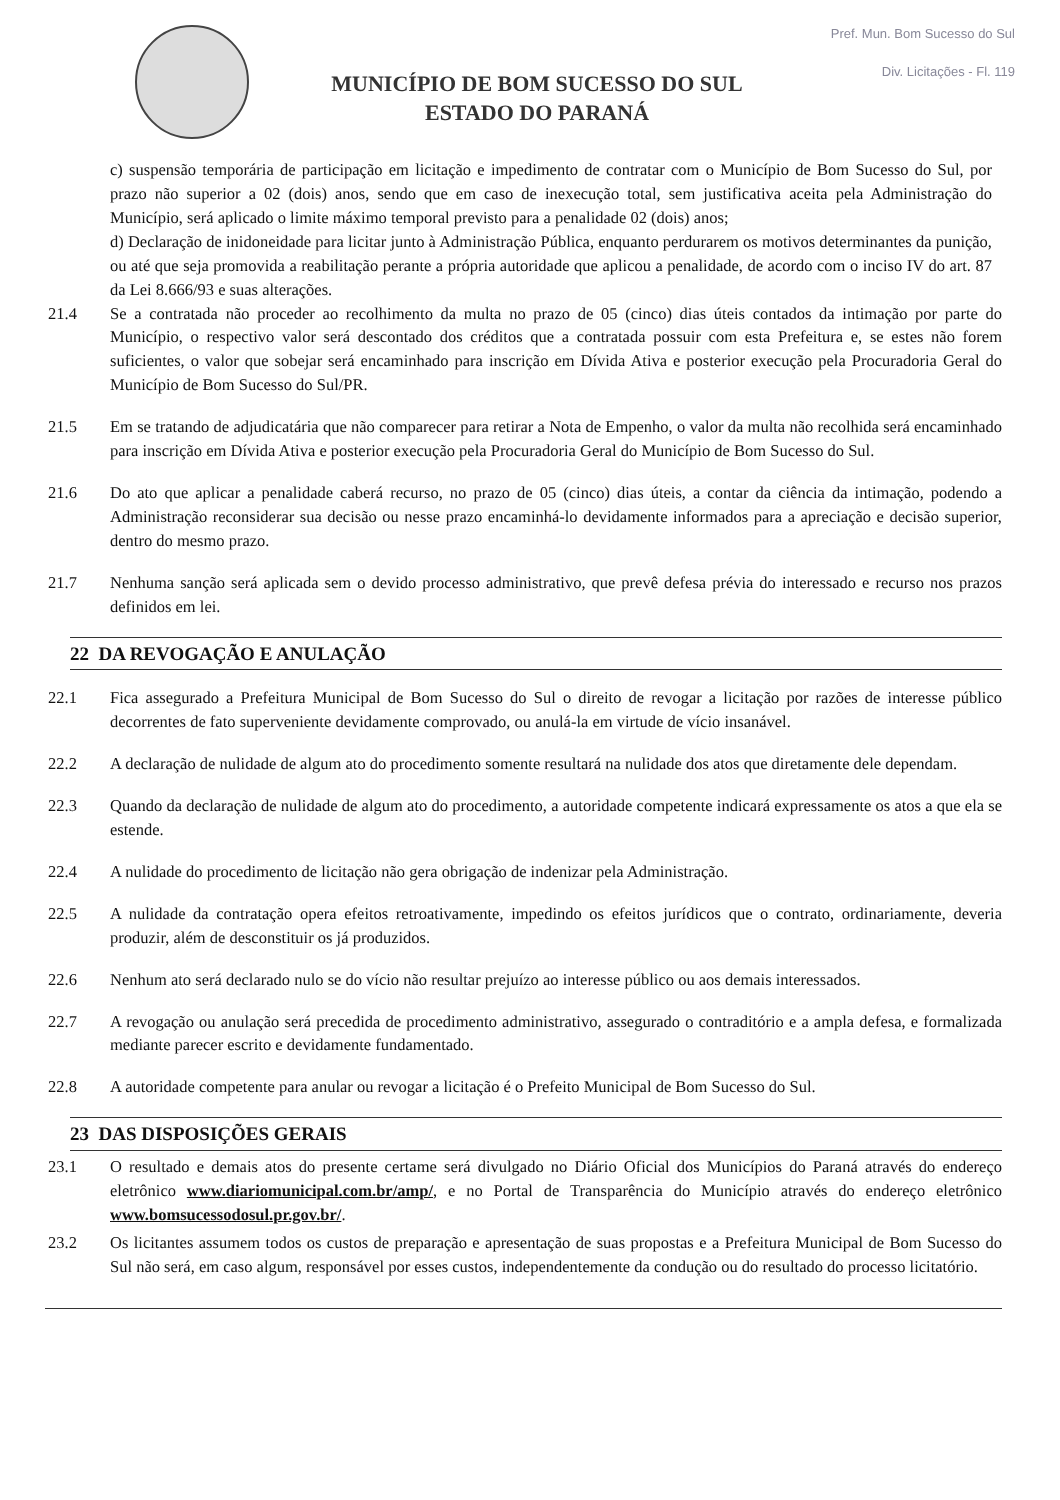MUNICÍPIO DE BOM SUCESSO DO SUL
ESTADO DO PARANÁ
Pref. Mun. Bom Sucesso do Sul
Div. Licitações - Fl. 119
c) suspensão temporária de participação em licitação e impedimento de contratar com o Município de Bom Sucesso do Sul, por prazo não superior a 02 (dois) anos, sendo que em caso de inexecução total, sem justificativa aceita pela Administração do Município, será aplicado o limite máximo temporal previsto para a penalidade 02 (dois) anos;
d) Declaração de inidoneidade para licitar junto à Administração Pública, enquanto perdurarem os motivos determinantes da punição, ou até que seja promovida a reabilitação perante a própria autoridade que aplicou a penalidade, de acordo com o inciso IV do art. 87 da Lei 8.666/93 e suas alterações.
21.4 Se a contratada não proceder ao recolhimento da multa no prazo de 05 (cinco) dias úteis contados da intimação por parte do Município, o respectivo valor será descontado dos créditos que a contratada possuir com esta Prefeitura e, se estes não forem suficientes, o valor que sobejar será encaminhado para inscrição em Dívida Ativa e posterior execução pela Procuradoria Geral do Município de Bom Sucesso do Sul/PR.
21.5 Em se tratando de adjudicatária que não comparecer para retirar a Nota de Empenho, o valor da multa não recolhida será encaminhado para inscrição em Dívida Ativa e posterior execução pela Procuradoria Geral do Município de Bom Sucesso do Sul.
21.6 Do ato que aplicar a penalidade caberá recurso, no prazo de 05 (cinco) dias úteis, a contar da ciência da intimação, podendo a Administração reconsiderar sua decisão ou nesse prazo encaminhá-lo devidamente informados para a apreciação e decisão superior, dentro do mesmo prazo.
21.7 Nenhuma sanção será aplicada sem o devido processo administrativo, que prevê defesa prévia do interessado e recurso nos prazos definidos em lei.
22 DA REVOGAÇÃO E ANULAÇÃO
22.1 Fica assegurado a Prefeitura Municipal de Bom Sucesso do Sul o direito de revogar a licitação por razões de interesse público decorrentes de fato superveniente devidamente comprovado, ou anulá-la em virtude de vício insanável.
22.2 A declaração de nulidade de algum ato do procedimento somente resultará na nulidade dos atos que diretamente dele dependam.
22.3 Quando da declaração de nulidade de algum ato do procedimento, a autoridade competente indicará expressamente os atos a que ela se estende.
22.4 A nulidade do procedimento de licitação não gera obrigação de indenizar pela Administração.
22.5 A nulidade da contratação opera efeitos retroativamente, impedindo os efeitos jurídicos que o contrato, ordinariamente, deveria produzir, além de desconstituir os já produzidos.
22.6 Nenhum ato será declarado nulo se do vício não resultar prejuízo ao interesse público ou aos demais interessados.
22.7 A revogação ou anulação será precedida de procedimento administrativo, assegurado o contraditório e a ampla defesa, e formalizada mediante parecer escrito e devidamente fundamentado.
22.8 A autoridade competente para anular ou revogar a licitação é o Prefeito Municipal de Bom Sucesso do Sul.
23 DAS DISPOSIÇÕES GERAIS
23.1 O resultado e demais atos do presente certame será divulgado no Diário Oficial dos Municípios do Paraná através do endereço eletrônico www.diariomunicipal.com.br/amp/, e no Portal de Transparência do Município através do endereço eletrônico www.bomsucessodosul.pr.gov.br/.
23.2 Os licitantes assumem todos os custos de preparação e apresentação de suas propostas e a Prefeitura Municipal de Bom Sucesso do Sul não será, em caso algum, responsável por esses custos, independentemente da condução ou do resultado do processo licitatório.